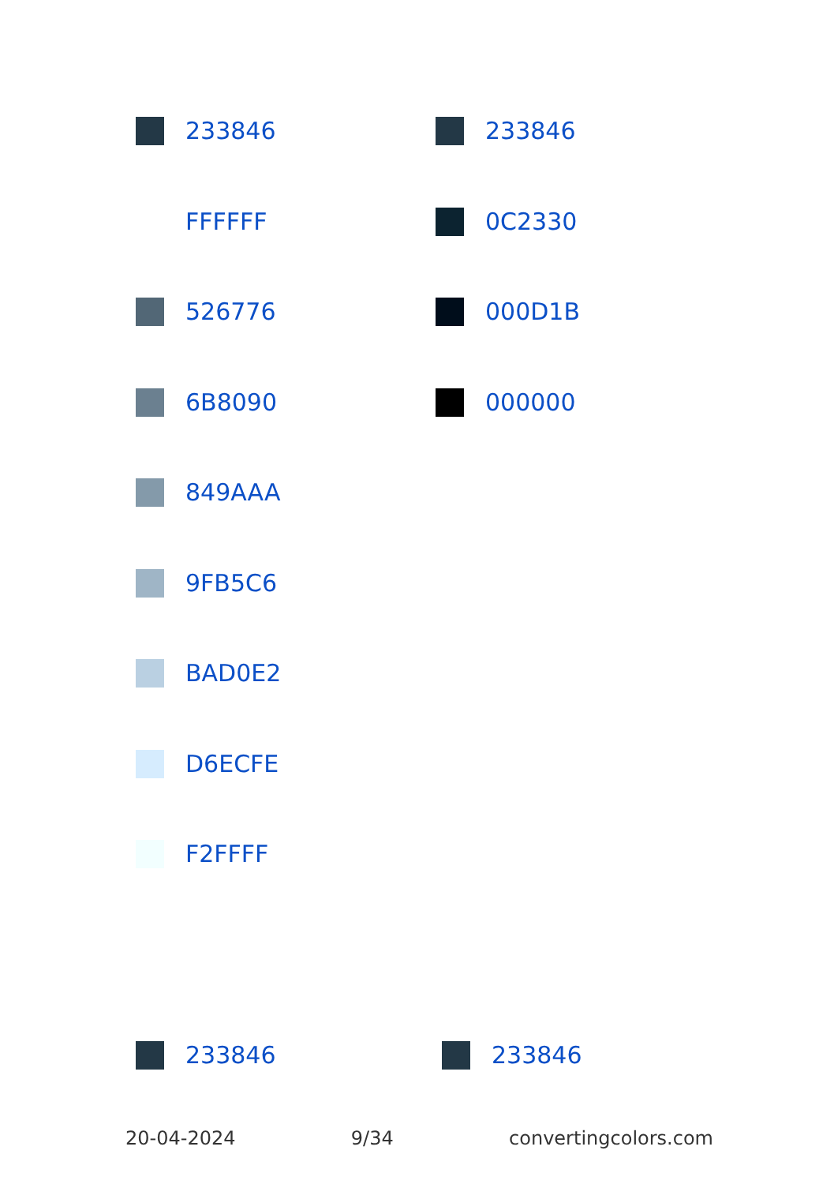233846
FFFFFF
526776
6B8090
849AAA
9FB5C6
BAD0E2
D6ECFE
F2FFFF
233846
0C2330
000D1B
000000
233846 233846
20-04-2024 9/34 convertingcolors.com